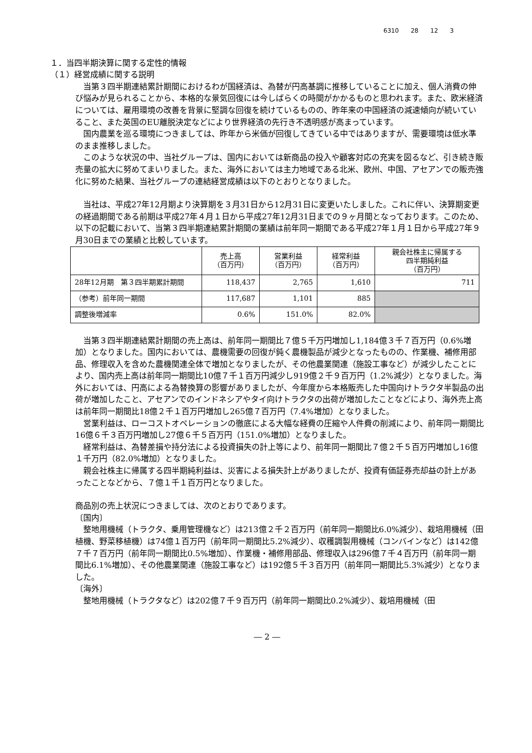6310 28 12 3
１．当四半期決算に関する定性的情報
（１）経営成績に関する説明
当第３四半期連結累計期間におけるわが国経済は、為替が円高基調に推移していることに加え、個人消費の伸び悩みが見られることから、本格的な景気回復には今しばらくの時間がかかるものと思われます。また、欧米経済については、雇用環境の改善を背景に堅調な回復を続けているものの、昨年来の中国経済の減速傾向が続いていること、また英国のEU離脱決定などにより世界経済の先行き不透明感が高まっています。
国内農業を巡る環境につきましては、昨年から米価が回復してきている中ではありますが、需要環境は低水準のまま推移しました。
このような状況の中、当社グループは、国内においては新商品の投入や顧客対応の充実を図るなど、引き続き販売量の拡大に努めてまいりました。また、海外においては主力地域である北米、欧州、中国、アセアンでの販売強化に努めた結果、当社グループの連結経営成績は以下のとおりとなりました。
当社は、平成27年12月期より決算期を３月31日から12月31日に変更いたしました。これに伴い、決算期変更の経過期間である前期は平成27年４月１日から平成27年12月31日までの９ヶ月間となっております。このため、以下の記載において、当第３四半期連結累計期間の業績は前年同一期間である平成27年１月１日から平成27年９月30日までの業績と比較しています。
| | 売上高 （百万円） | 営業利益 （百万円） | 経常利益 （百万円） | 親会社株主に帰属する 四半期純利益 （百万円） |
| --- | --- | --- | --- | --- |
| 28年12月期 第３四半期累計期間 | 118,437 | 2,765 | 1,610 | 711 |
| （参考）前年同一期間 | 117,687 | 1,101 | 885 | |
| 調整後増減率 | 0.6% | 151.0% | 82.0% | |
当第３四半期連結累計期間の売上高は、前年同一期間比７億５千万円増加し1,184億３千７百万円（0.6%増加）となりました。国内においては、農機需要の回復が鈍く農機製品が減少となったものの、作業機、補修用部品、修理収入を含めた農機関連全体で増加となりましたが、その他農業関連（施設工事など）が減少したことにより、国内売上高は前年同一期間比10億７千１百万円減少し919億２千９百万円（1.2%減少）となりました。海外においては、円高による為替換算の影響がありましたが、今年度から本格販売した中国向けトラクタ半製品の出荷が増加したこと、アセアンでのインドネシアやタイ向けトラクタの出荷が増加したことなどにより、海外売上高は前年同一期間比18億２千１百万円増加し265億７百万円（7.4%増加）となりました。
営業利益は、ローコストオペレーションの徹底による大幅な経費の圧縮や人件費の削減により、前年同一期間比16億６千３百万円増加し27億６千５百万円（151.0%増加）となりました。
経常利益は、為替差損や持分法による投資損失の計上等により、前年同一期間比７億２千５百万円増加し16億１千万円（82.0%増加）となりました。
親会社株主に帰属する四半期純利益は、災害による損失計上がありましたが、投資有価証券売却益の計上があったことなどから、７億１千１百万円となりました。
商品別の売上状況につきましては、次のとおりであります。
〔国内〕
整地用機械（トラクタ、乗用管理機など）は213億２千２百万円（前年同一期間比6.0%減少）、栽培用機械（田植機、野菜移植機）は74億１百万円（前年同一期間比5.2%減少）、収穫調製用機械（コンバインなど）は142億７千７百万円（前年同一期間比0.5%増加）、作業機・補修用部品、修理収入は296億７千４百万円（前年同一期間比6.1%増加）、その他農業関連（施設工事など）は192億５千３百万円（前年同一期間比5.3%減少）となりました。
〔海外〕
整地用機械（トラクタなど）は202億７千９百万円（前年同一期間比0.2%減少）、栽培用機械（田
― 2 ―